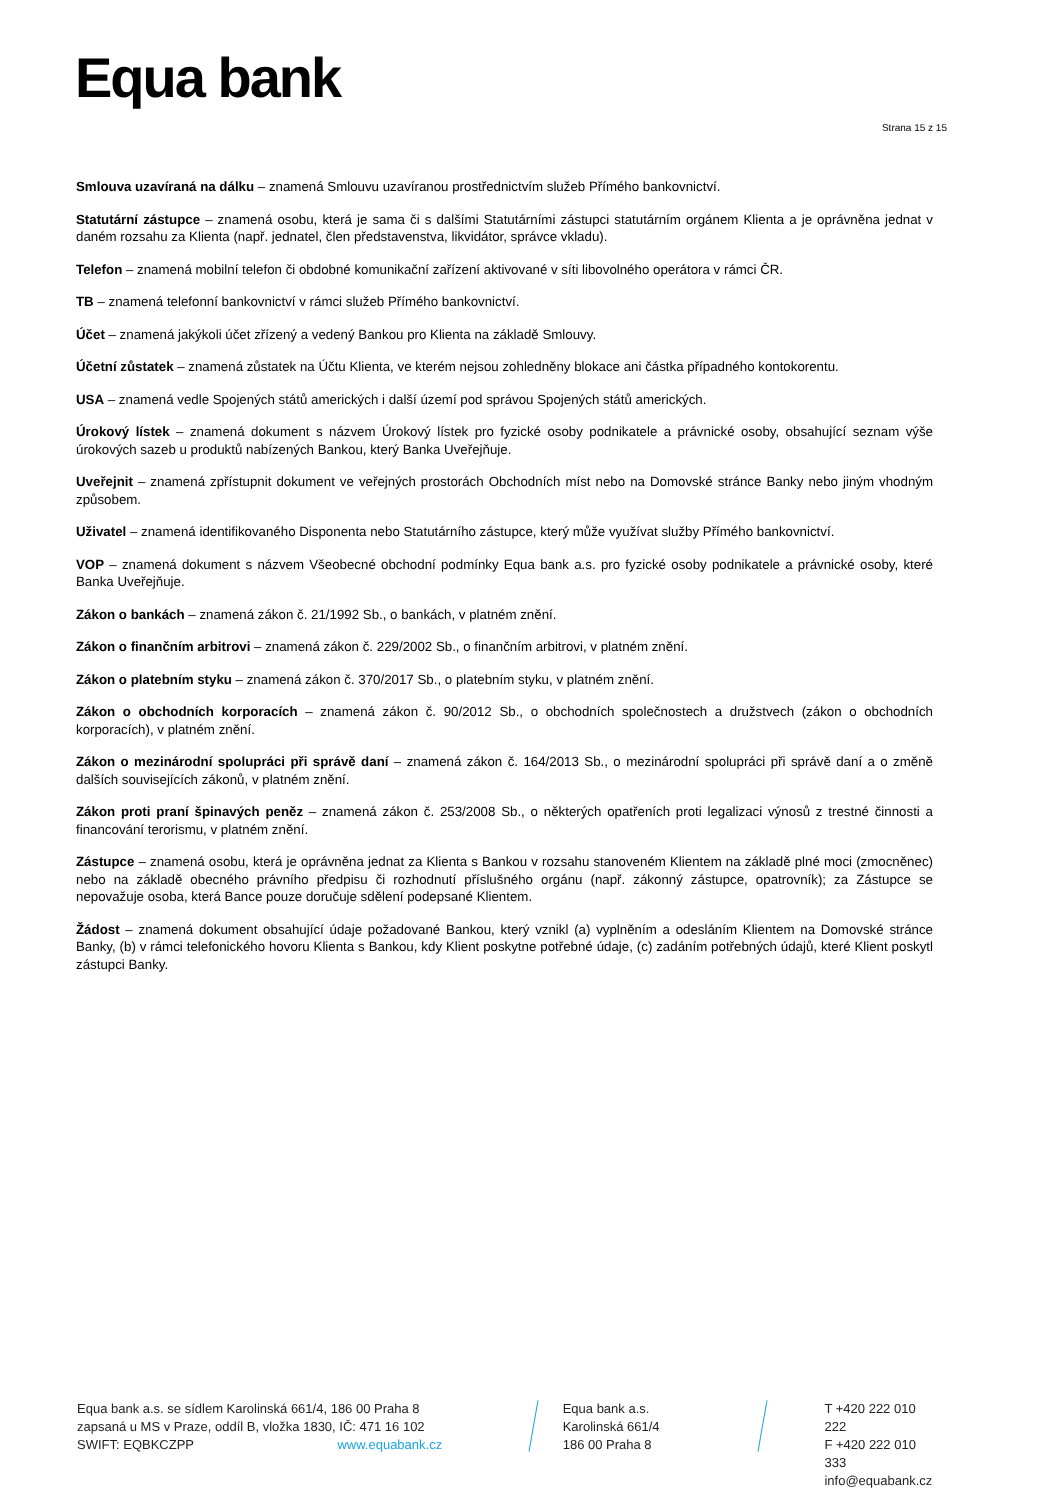Equa bank
Strana 15 z 15
Smlouva uzavíraná na dálku – znamená Smlouvu uzavíranou prostřednictvím služeb Přímého bankovnictví.
Statutární zástupce – znamená osobu, která je sama či s dalšími Statutárními zástupci statutárním orgánem Klienta a je oprávněna jednat v daném rozsahu za Klienta (např. jednatel, člen představenstva, likvidátor, správce vkladu).
Telefon – znamená mobilní telefon či obdobné komunikační zařízení aktivované v síti libovolného operátora v rámci ČR.
TB – znamená telefonní bankovnictví v rámci služeb Přímého bankovnictví.
Účet – znamená jakýkoli účet zřízený a vedený Bankou pro Klienta na základě Smlouvy.
Účetní zůstatek – znamená zůstatek na Účtu Klienta, ve kterém nejsou zohledněny blokace ani částka případného kontokorentu.
USA – znamená vedle Spojených států amerických i další území pod správou Spojených států amerických.
Úrokový lístek – znamená dokument s názvem Úrokový lístek pro fyzické osoby podnikatele a právnické osoby, obsahující seznam výše úrokových sazeb u produktů nabízených Bankou, který Banka Uveřejňuje.
Uveřejnit – znamená zpřístupnit dokument ve veřejných prostorách Obchodních míst nebo na Domovské stránce Banky nebo jiným vhodným způsobem.
Uživatel – znamená identifikovaného Disponenta nebo Statutárního zástupce, který může využívat služby Přímého bankovnictví.
VOP – znamená dokument s názvem Všeobecné obchodní podmínky Equa bank a.s. pro fyzické osoby podnikatele a právnické osoby, které Banka Uveřejňuje.
Zákon o bankách – znamená zákon č. 21/1992 Sb., o bankách, v platném znění.
Zákon o finančním arbitrovi – znamená zákon č. 229/2002 Sb., o finančním arbitrovi, v platném znění.
Zákon o platebním styku – znamená zákon č. 370/2017 Sb., o platebním styku, v platném znění.
Zákon o obchodních korporacích – znamená zákon č. 90/2012 Sb., o obchodních společnostech a družstvech (zákon o obchodních korporacích), v platném znění.
Zákon o mezinárodní spolupráci při správě daní – znamená zákon č. 164/2013 Sb., o mezinárodní spolupráci při správě daní a o změně dalších souvisejících zákonů, v platném znění.
Zákon proti praní špinavých peněz – znamená zákon č. 253/2008 Sb., o některých opatřeních proti legalizaci výnosů z trestné činnosti a financování terorismu, v platném znění.
Zástupce – znamená osobu, která je oprávněna jednat za Klienta s Bankou v rozsahu stanoveném Klientem na základě plné moci (zmocněnec) nebo na základě obecného právního předpisu či rozhodnutí příslušného orgánu (např. zákonný zástupce, opatrovník); za Zástupce se nepovažuje osoba, která Bance pouze doručuje sdělení podepsané Klientem.
Žádost – znamená dokument obsahující údaje požadované Bankou, který vznikl (a) vyplněním a odesláním Klientem na Domovské stránce Banky, (b) v rámci telefonického hovoru Klienta s Bankou, kdy Klient poskytne potřebné údaje, (c) zadáním potřebných údajů, které Klient poskytl zástupci Banky.
Equa bank a.s. se sídlem Karolinská 661/4, 186 00 Praha 8
zapsaná u MS v Praze, oddíl B, vložka 1830, IČ: 471 16 102
SWIFT: EQBKCZPP www.equabank.cz
Equa bank a.s.
Karolinská 661/4
186 00 Praha 8
T +420 222 010 222
F +420 222 010 333
info@equabank.cz